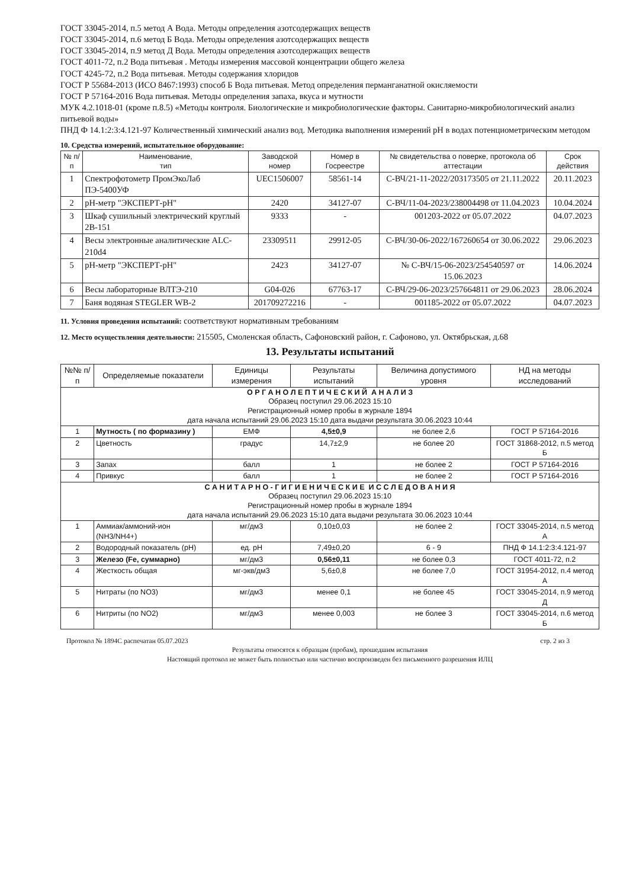ГОСТ 33045-2014, п.5 метод А Вода. Методы определения азотсодержащих веществ
ГОСТ 33045-2014, п.6 метод Б Вода. Методы определения азотсодержащих веществ
ГОСТ 33045-2014, п.9 метод Д Вода. Методы определения азотсодержащих веществ
ГОСТ 4011-72, п.2 Вода питьевая . Методы измерения массовой концентрации общего железа
ГОСТ 4245-72, п.2 Вода питьевая. Методы содержания хлоридов
ГОСТ Р 55684-2013 (ИСО 8467:1993) способ Б Вода питьевая. Метод определения перманганатной окисляемости
ГОСТ Р 57164-2016 Вода питьевая. Методы определения запаха, вкуса и мутности
МУК 4.2.1018-01 (кроме п.8.5) «Методы контроля. Биологические и микробиологические факторы. Санитарно-микробиологический анализ питьевой воды»
ПНД Ф 14.1:2:3:4.121-97 Количественный химический анализ вод. Методика выполнения измерений pH в водах потенциометрическим методом
10. Средства измерений, испытательное оборудование:
| № п/п | Наименование, тип | Заводской номер | Номер в Госреестре | № свидетельства о поверке, протокола об аттестации | Срок действия |
| --- | --- | --- | --- | --- | --- |
| 1 | Спектрофотометр ПромЭкоЛаб ПЭ-5400УФ | UEC1506007 | 58561-14 | С-ВЧ/21-11-2022/203173505 от 21.11.2022 | 20.11.2023 |
| 2 | pH-метр "ЭКСПЕРТ-pH" | 2420 | 34127-07 | С-ВЧ/11-04-2023/238004498 от 11.04.2023 | 10.04.2024 |
| 3 | Шкаф сушильный электрический круглый 2В-151 | 9333 | - | 001203-2022 от 05.07.2022 | 04.07.2023 |
| 4 | Весы электронные аналитические ALC-210d4 | 23309511 | 29912-05 | С-ВЧ/30-06-2022/167260654 от 30.06.2022 | 29.06.2023 |
| 5 | pH-метр "ЭКСПЕРТ-pH" | 2423 | 34127-07 | № С-ВЧ/15-06-2023/254540597 от 15.06.2023 | 14.06.2024 |
| 6 | Весы лабораторные ВЛТЭ-210 | G04-026 | 67763-17 | С-ВЧ/29-06-2023/257664811 от 29.06.2023 | 28.06.2024 |
| 7 | Баня водяная STEGLER WB-2 | 201709272216 | - | 001185-2022 от 05.07.2022 | 04.07.2023 |
11. Условия проведения испытаний: соответствуют нормативным требованиям
12. Место осуществления деятельности: 215505, Смоленская область, Сафоновский район, г. Сафоново, ул. Октябрьская, д.68
13. Результаты испытаний
| №№ п/п | Определяемые показатели | Единицы измерения | Результаты испытаний | Величина допустимого уровня | НД на методы исследований |
| --- | --- | --- | --- | --- | --- |
| О Р Г А Н О Л Е П Т И Ч Е С К И Й А Н А Л И З Образец поступил 29.06.2023 15:10 Регистрационный номер пробы в журнале 1894 дата начала испытаний 29.06.2023 15:10 дата выдачи результата 30.06.2023 10:44 | | | | | |
| 1 | Мутность ( по формазину ) | ЕМФ | 4,5±0,9 | не более 2,6 | ГОСТ Р 57164-2016 |
| 2 | Цветность | градус | 14,7±2,9 | не более 20 | ГОСТ 31868-2012, п.5 метод Б |
| 3 | Запах | балл | 1 | не более 2 | ГОСТ Р 57164-2016 |
| 4 | Привкус | балл | 1 | не более 2 | ГОСТ Р 57164-2016 |
| С А Н И Т А Р Н О - Г И Г И Е Н И Ч Е С К И Е И С С Л Е Д О В А Н И Я Образец поступил 29.06.2023 15:10 Регистрационный номер пробы в журнале 1894 дата начала испытаний 29.06.2023 15:10 дата выдачи результата 30.06.2023 10:44 | | | | | |
| 1 | Аммиак/аммоний-ион (NH3/NH4+) | мг/дм3 | 0,10±0,03 | не более 2 | ГОСТ 33045-2014, п.5 метод А |
| 2 | Водородный показатель (pH) | ед. pH | 7,49±0,20 | 6 - 9 | ПНД Ф 14.1:2:3:4.121-97 |
| 3 | Железо (Fe, суммарно) | мг/дм3 | 0,56±0,11 | не более 0,3 | ГОСТ 4011-72, п.2 |
| 4 | Жесткость общая | мг-экв/дм3 | 5,6±0,8 | не более 7,0 | ГОСТ 31954-2012, п.4 метод А |
| 5 | Нитраты (по NO3) | мг/дм3 | менее 0,1 | не более 45 | ГОСТ 33045-2014, п.9 метод Д |
| 6 | Нитриты (по NO2) | мг/дм3 | менее 0,003 | не более 3 | ГОСТ 33045-2014, п.6 метод Б |
Протокол № 1894С распечатан 05.07.2023 стр. 2 из 3
Результаты относятся к образцам (пробам), прошедшим испытания
Настоящий протокол не может быть полностью или частично воспроизведен без письменного разрешения ИЛЦ